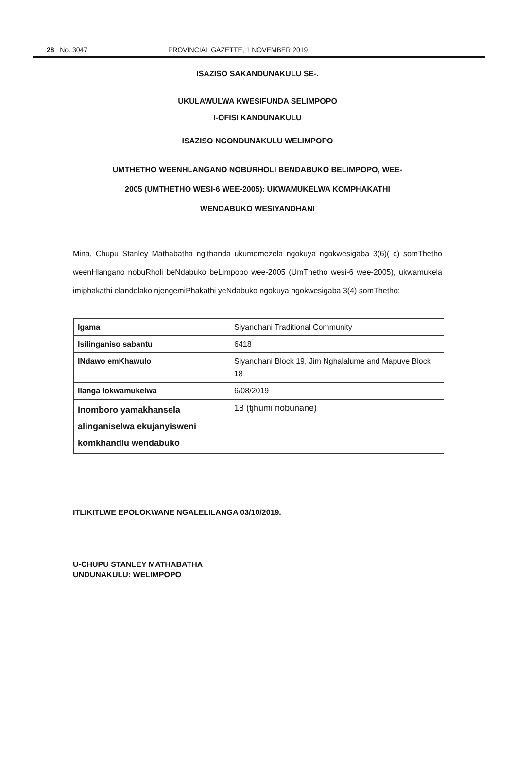28 No. 3047 PROVINCIAL GAZETTE, 1 NOVEMBER 2019
ISAZISO SAKANDUNAKULU SE-.
UKULAWULWA KWESIFUNDA SELIMPOPO
I-OFISI KANDUNAKULU
ISAZISO NGONDUNAKULU WELIMPOPO
UMTHETHO WEENHLANGANO NOBURHOLI BENDABUKO BELIMPOPO, WEE-
2005 (UMTHETHO WESI-6 WEE-2005): UKWAMUKELWA KOMPHAKATHI
WENDABUKO WESIYANDHANI
Mina, Chupu Stanley Mathabatha ngithanda ukumemezela ngokuya ngokwesigaba 3(6)( c) somThetho weenHlangano nobuRholi beNdabuko beLimpopo wee-2005 (UmThetho wesi-6 wee-2005), ukwamukela imiphakathi elandelako njengemiPhakathi yeNdabuko ngokuya ngokwesigaba 3(4) somThetho:
| Igama | Siyandhani Traditional Community |
| Isilinganiso sabantu | 6418 |
| INdawo emKhawulo | Siyandhani Block 19, Jim Nghalalume and Mapuve Block 18 |
| Ilanga lokwamukelwa | 6/08/2019 |
| Inomboro yamakhansela alinganiselwa ekujanyisweni komkhandlu wendabuko | 18 (tjhumi nobunane) |
ITLIKITLWE EPOLOKWANE NGALELILANGA 03/10/2019.
U-CHUPU STANLEY MATHABATHA
UNDUNAKULU: WELIMPOPO